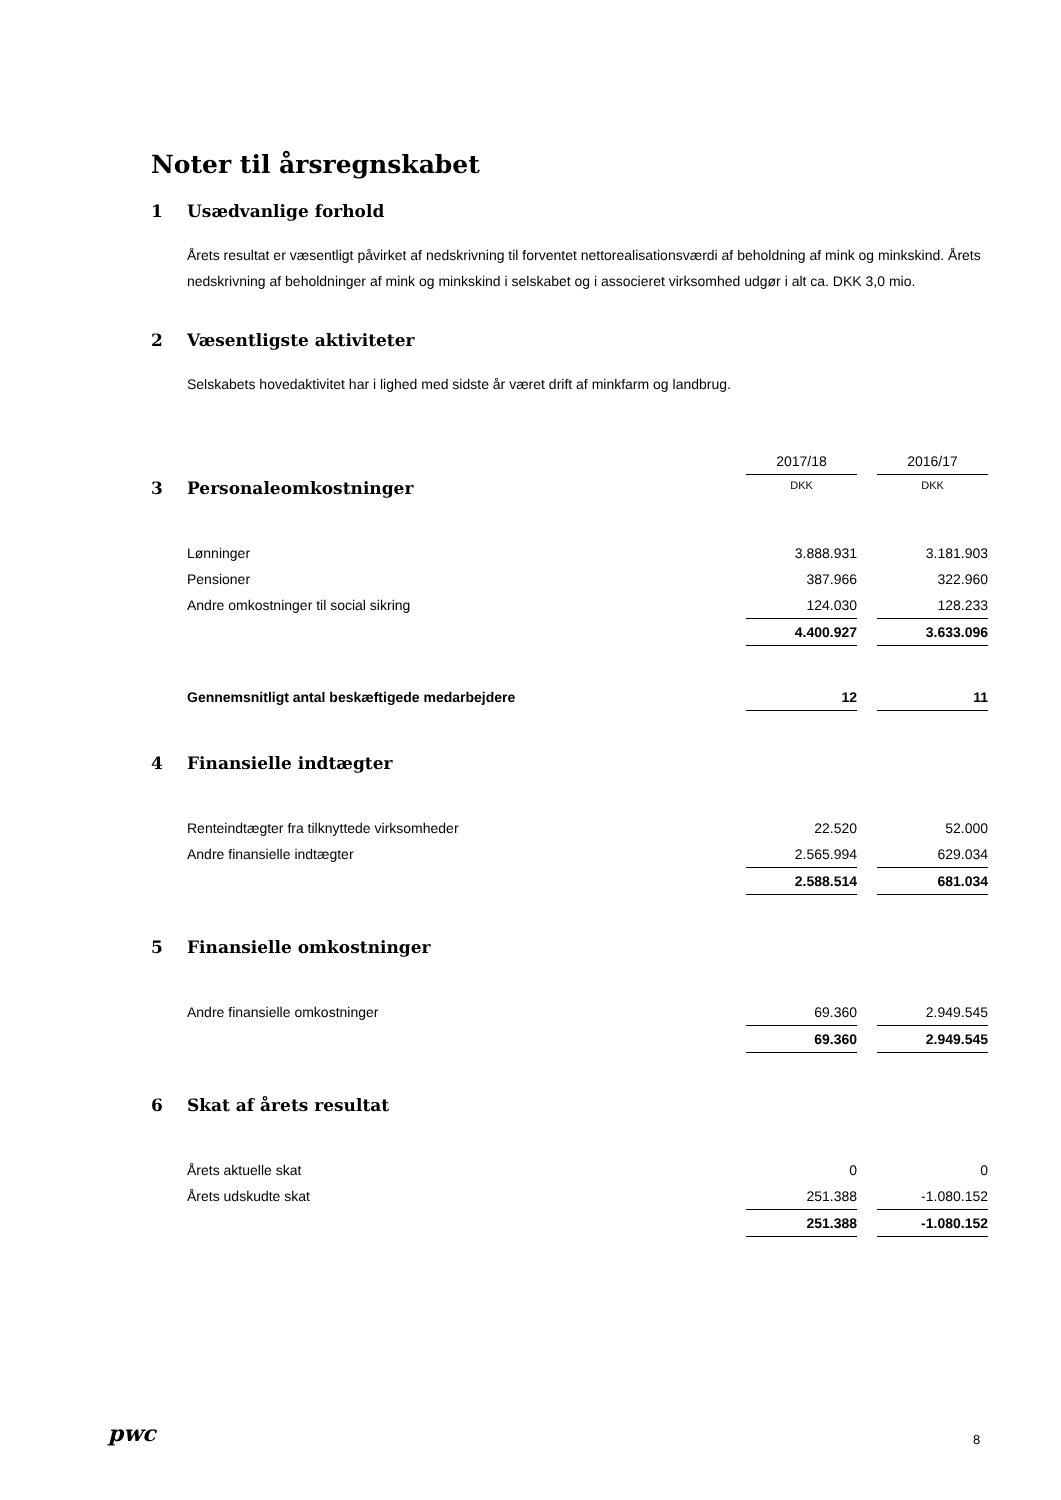Noter til årsregnskabet
1 Usædvanlige forhold
Årets resultat er væsentligt påvirket af nedskrivning til forventet nettorealisationsværdi af beholdning af mink og minkskind. Årets nedskrivning af beholdninger af mink og minkskind i selskabet og i associeret virksomhed udgør i alt ca. DKK 3,0 mio.
2 Væsentligste aktiviteter
Selskabets hovedaktivitet har i lighed med sidste år været drift af minkfarm og landbrug.
| | 2017/18 | | 2016/17 |
| 3 Personaleomkostninger | DKK | | DKK |
| Lønninger | 3.888.931 | | 3.181.903 |
| Pensioner | 387.966 | | 322.960 |
| Andre omkostninger til social sikring | 124.030 | | 128.233 |
| | 4.400.927 | | 3.633.096 |
| Gennemsnitligt antal beskæftigede medarbejdere | 12 | | 11 |
| 4 Finansielle indtægter | | | |
| Renteindtægter fra tilknyttede virksomheder | 22.520 | | 52.000 |
| Andre finansielle indtægter | 2.565.994 | | 629.034 |
| | 2.588.514 | | 681.034 |
| 5 Finansielle omkostninger | | | |
| Andre finansielle omkostninger | 69.360 | | 2.949.545 |
| | 69.360 | | 2.949.545 |
| 6 Skat af årets resultat | | | |
| Årets aktuelle skat | 0 | | 0 |
| Årets udskudte skat | 251.388 | | -1.080.152 |
| | 251.388 | | -1.080.152 |
pwc 8